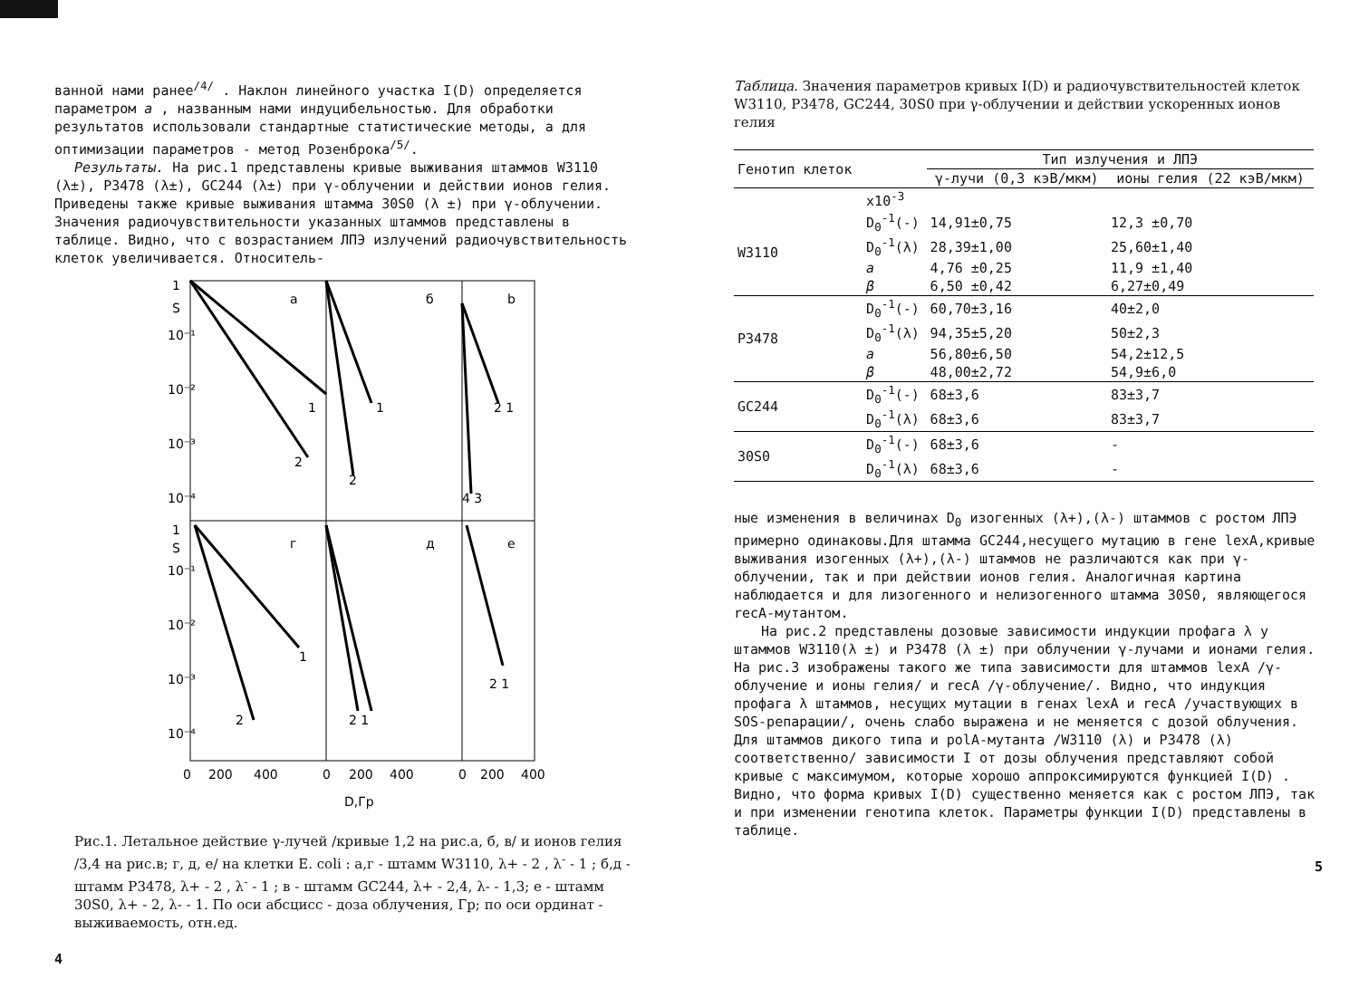ванной нами ранее<sup>/4/</sup> . Наклон линейного участка I(D) определяется параметром a , названным нами индуцибельностью. Для обработки результатов использовали стандартные статистические методы, а для оптимизации параметров - метод Розенброка<sup>/5/</sup>.
Результаты. На рис.1 представлены кривые выживания штаммов W3110 (λ±), P3478 (λ±), GC244 (λ±) при γ-облучении и действии ионов гелия. Приведены также кривые выживания штамма 30S0 (λ ±) при γ-облучении. Значения радиочувствительности указанных штаммов представлены в таблице. Видно, что с возрастанием ЛПЭ излучений радиочувствительность клеток увеличивается. Относитель-
1
S
10⁻¹
10⁻²
10⁻³
10⁻⁴
1
S
10⁻¹
10⁻²
10⁻³
10⁻⁴
а
б
b
г
д
е
1
2
1
2
2 1
4 3
1
2
2 1
2 1
0
200
400
0
200
400
0
200
400
D,Гр
Рис.1. Летальное действие γ-лучей /кривые 1,2 на рис.а, б, в/ и ионов гелия /3,4 на рис.в; г, д, е/ на клетки E. coli : а,г - штамм W3110, λ+ - 2 , λ<sup>-</sup> - 1 ; б,д - штамм P3478, λ+ - 2 , λ<sup>-</sup> - 1 ; в - штамм GC244, λ+ - 2,4, λ- - 1,3; е - штамм 30S0, λ+ - 2, λ- - 1. По оси абсцисс - доза облучения, Гр; по оси ординат - выживаемость, отн.ед.
4
Таблица. Значения параметров кривых I(D) и радиочувствительностей клеток W3110, P3478, GC244, 30S0 при γ-облучении и действии ускоренных ионов гелия
| Генотип клеток | | Тип излучения и ЛПЭ | |
| --- | --- | --- | --- |
| | | γ-лучи (0,3 кэВ/мкм) | ионы гелия (22 кэВ/мкм) |
| | x10<sup>-3</sup> | | |
| W3110 | D<sub>0</sub><sup>-1</sup>(-) | 14,91±0,75 | 12,3 ±0,70 |
| | D<sub>0</sub><sup>-1</sup>(λ) | 28,39±1,00 | 25,60±1,40 |
| | a | 4,76 ±0,25 | 11,9 ±1,40 |
| | β | 6,50 ±0,42 | 6,27±0,49 |
| P3478 | D<sub>0</sub><sup>-1</sup>(-) | 60,70±3,16 | 40±2,0 |
| | D<sub>0</sub><sup>-1</sup>(λ) | 94,35±5,20 | 50±2,3 |
| | a | 56,80±6,50 | 54,2±12,5 |
| | β | 48,00±2,72 | 54,9±6,0 |
| GC244 | D<sub>0</sub><sup>-1</sup>(-) | 68±3,6 | 83±3,7 |
| | D<sub>0</sub><sup>-1</sup>(λ) | 68±3,6 | 83±3,7 |
| 30S0 | D<sub>0</sub><sup>-1</sup>(-) | 68±3,6 | - |
| | D<sub>0</sub><sup>-1</sup>(λ) | 68±3,6 | - |
ные изменения в величинах D<sub>0</sub> изогенных (λ+),(λ-) штаммов с ростом ЛПЭ примерно одинаковы.Для штамма GC244,несущего мутацию в гене lexA,кривые выживания изогенных (λ+),(λ-) штаммов не различаются как при γ-облучении, так и при действии ионов гелия. Аналогичная картина наблюдается и для лизогенного и нелизогенного штамма 30S0, являющегося recA-мутантом.
На рис.2 представлены дозовые зависимости индукции профага λ у штаммов W3110(λ ±) и P3478 (λ ±) при облучении γ-лучами и ионами гелия. На рис.3 изображены такого же типа зависимости для штаммов lexA /γ-облучение и ионы гелия/ и recA /γ-облучение/. Видно, что индукция профага λ штаммов, несущих мутации в генах lexA и recA /участвующих в SOS-репарации/, очень слабо выражена и не меняется с дозой облучения. Для штаммов дикого типа и polA-мутанта /W3110 (λ) и P3478 (λ) соответственно/ зависимости I от дозы облучения представляют собой кривые с максимумом, которые хорошо аппроксимируются функцией I(D) . Видно, что форма кривых I(D) существенно меняется как с ростом ЛПЭ, так и при изменении генотипа клеток. Параметры функции I(D) представлены в таблице.
5